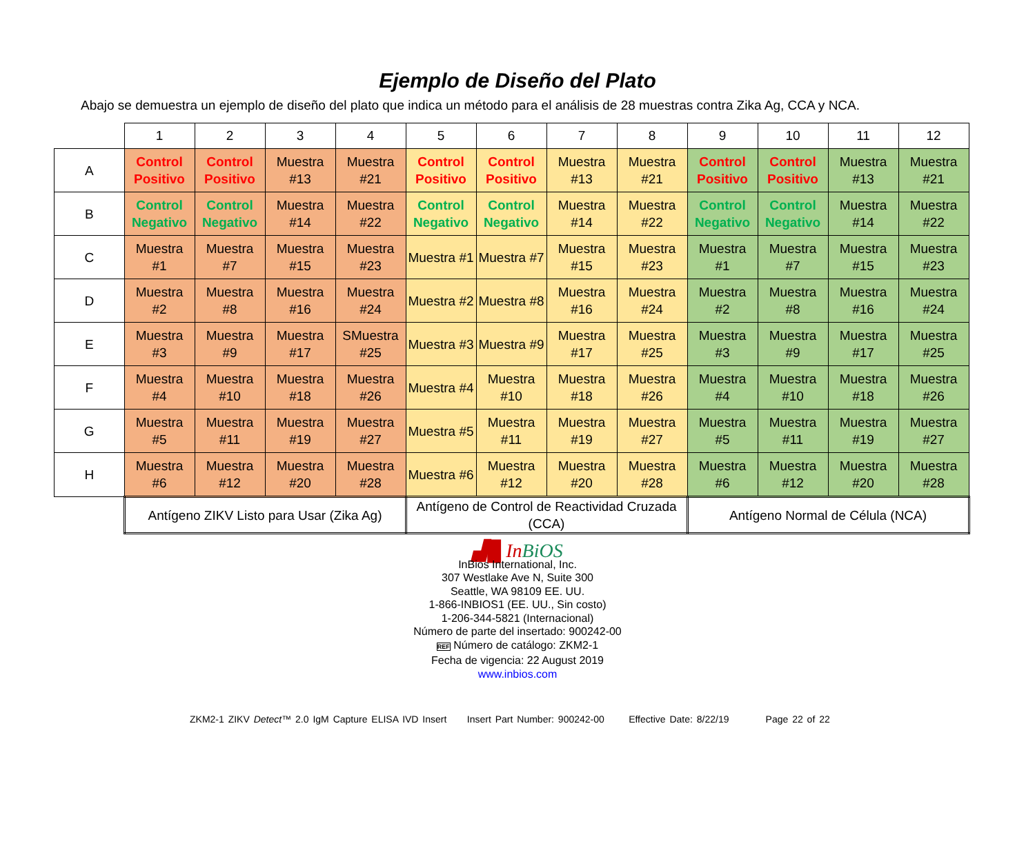Ejemplo de Diseño del Plato
Abajo se demuestra un ejemplo de diseño del plato que indica un método para el análisis de 28 muestras contra Zika Ag, CCA y NCA.
| | 1 | 2 | 3 | 4 | 5 | 6 | 7 | 8 | 9 | 10 | 11 | 12 |
| --- | --- | --- | --- | --- | --- | --- | --- | --- | --- | --- | --- | --- |
| A | Control Positivo | Control Positivo | Muestra #13 | Muestra #21 | Control Positivo | Control Positivo | Muestra #13 | Muestra #21 | Control Positivo | Control Positivo | Muestra #13 | Muestra #21 |
| B | Control Negativo | Control Negativo | Muestra #14 | Muestra #22 | Control Negativo | Control Negativo | Muestra #14 | Muestra #22 | Control Negativo | Control Negativo | Muestra #14 | Muestra #22 |
| C | Muestra #1 | Muestra #7 | Muestra #15 | Muestra #23 | Muestra #1 | Muestra #7 | Muestra #15 | Muestra #23 | Muestra #1 | Muestra #7 | Muestra #15 | Muestra #23 |
| D | Muestra #2 | Muestra #8 | Muestra #16 | Muestra #24 | Muestra #2 | Muestra #8 | Muestra #16 | Muestra #24 | Muestra #2 | Muestra #8 | Muestra #16 | Muestra #24 |
| E | Muestra #3 | Muestra #9 | Muestra #17 | SMuestra #25 | Muestra #3 | Muestra #9 | Muestra #17 | Muestra #25 | Muestra #3 | Muestra #9 | Muestra #17 | Muestra #25 |
| F | Muestra #4 | Muestra #10 | Muestra #18 | Muestra #26 | Muestra #4 | Muestra #10 | Muestra #18 | Muestra #26 | Muestra #4 | Muestra #10 | Muestra #18 | Muestra #26 |
| G | Muestra #5 | Muestra #11 | Muestra #19 | Muestra #27 | Muestra #5 | Muestra #11 | Muestra #19 | Muestra #27 | Muestra #5 | Muestra #11 | Muestra #19 | Muestra #27 |
| H | Muestra #6 | Muestra #12 | Muestra #20 | Muestra #28 | Muestra #6 | Muestra #12 | Muestra #20 | Muestra #28 | Muestra #6 | Muestra #12 | Muestra #20 | Muestra #28 |
| | Antígeno ZIKV Listo para Usar (Zika Ag) | | | | Antígeno de Control de Reactividad Cruzada (CCA) | | | | Antígeno Normal de Célula (NCA) | | | |
▟█ In BiOS
InBios International, Inc.
307 Westlake Ave N, Suite 300
Seattle, WA 98109 EE. UU.
1-866-INBIOS1 (EE. UU., Sin costo)
1-206-344-5821 (Internacional)
Número de parte del insertado: 900242-00
REF Número de catálogo: ZKM2-1
Fecha de vigencia: 22 August 2019
www.inbios.com
ZKM2-1 ZIKV Detect™ 2.0 IgM Capture ELISA IVD Insert Insert Part Number: 900242-00 Effective Date: 8/22/19 Page 22 of 22